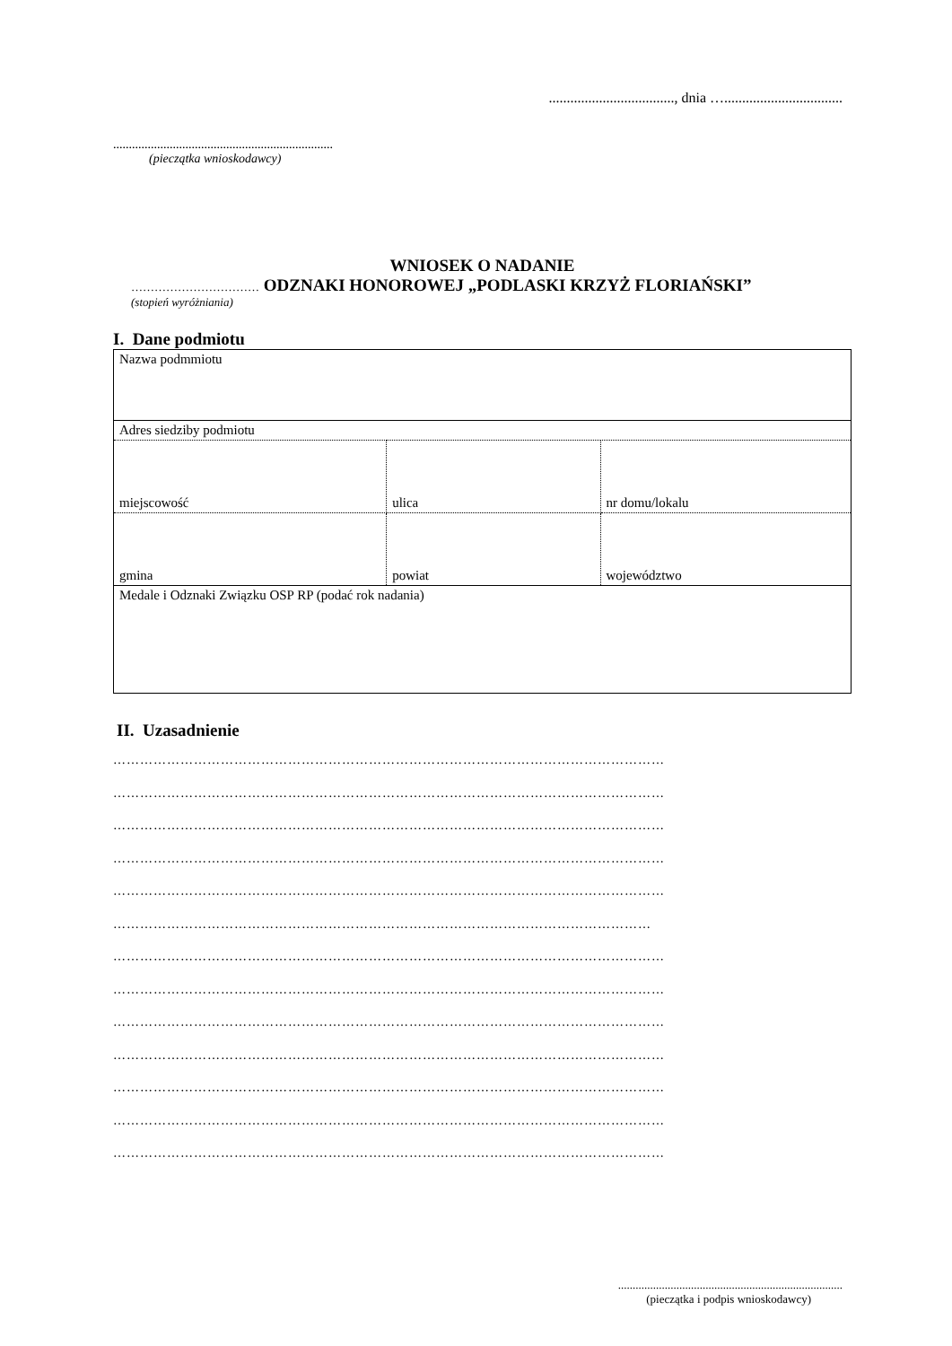..................................., dnia ….................................
......................................................................
(pieczątka wnioskodawcy)
WNIOSEK O NADANIE
…………………………… ODZNAKI HONOROWEJ „PODLASKI KRZYŻ FLORIAŃSKI”
(stopień wyróżniania)
I. Dane podmiotu
| Nazwa podmmiotu | | |
| Adres siedziby podmiotu | | |
| miejscowość | ulica | nr domu/lokalu |
| gmina | powiat | województwo |
| Medale i Odznaki Związku OSP RP (podać rok nadania) | | |
II. Uzasadnienie
……………………………………………………………………………………………………………
……………………………………………………………………………………………………………
……………………………………………………………………………………………………………
……………………………………………………………………………………………………………
……………………………………………………………………………………………………………
…………………………………………………………………………………………………………
……………………………………………………………………………………………………………
……………………………………………………………………………………………………………
……………………………………………………………………………………………………………
……………………………………………………………………………………………………………
……………………………………………………………………………………………………………
……………………………………………………………………………………………………………
……………………………………………………………………………………………………………
.............................................................................
(pieczątka i podpis wnioskodawcy)